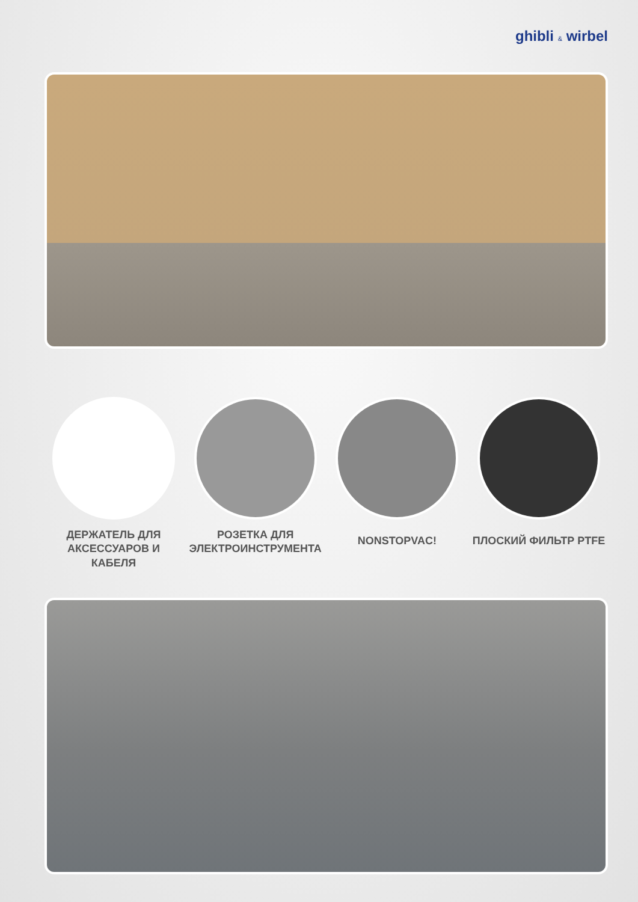ghibli & wirbel
ДЕРЖАТЕЛЬ ДЛЯ АКСЕССУАРОВ И КАБЕЛЯ
РОЗЕТКА ДЛЯ ЭЛЕКТРОИНСТРУМЕНТА
NONSTOPVAC! ПЛОСКИЙ ФИЛЬТР PTFE